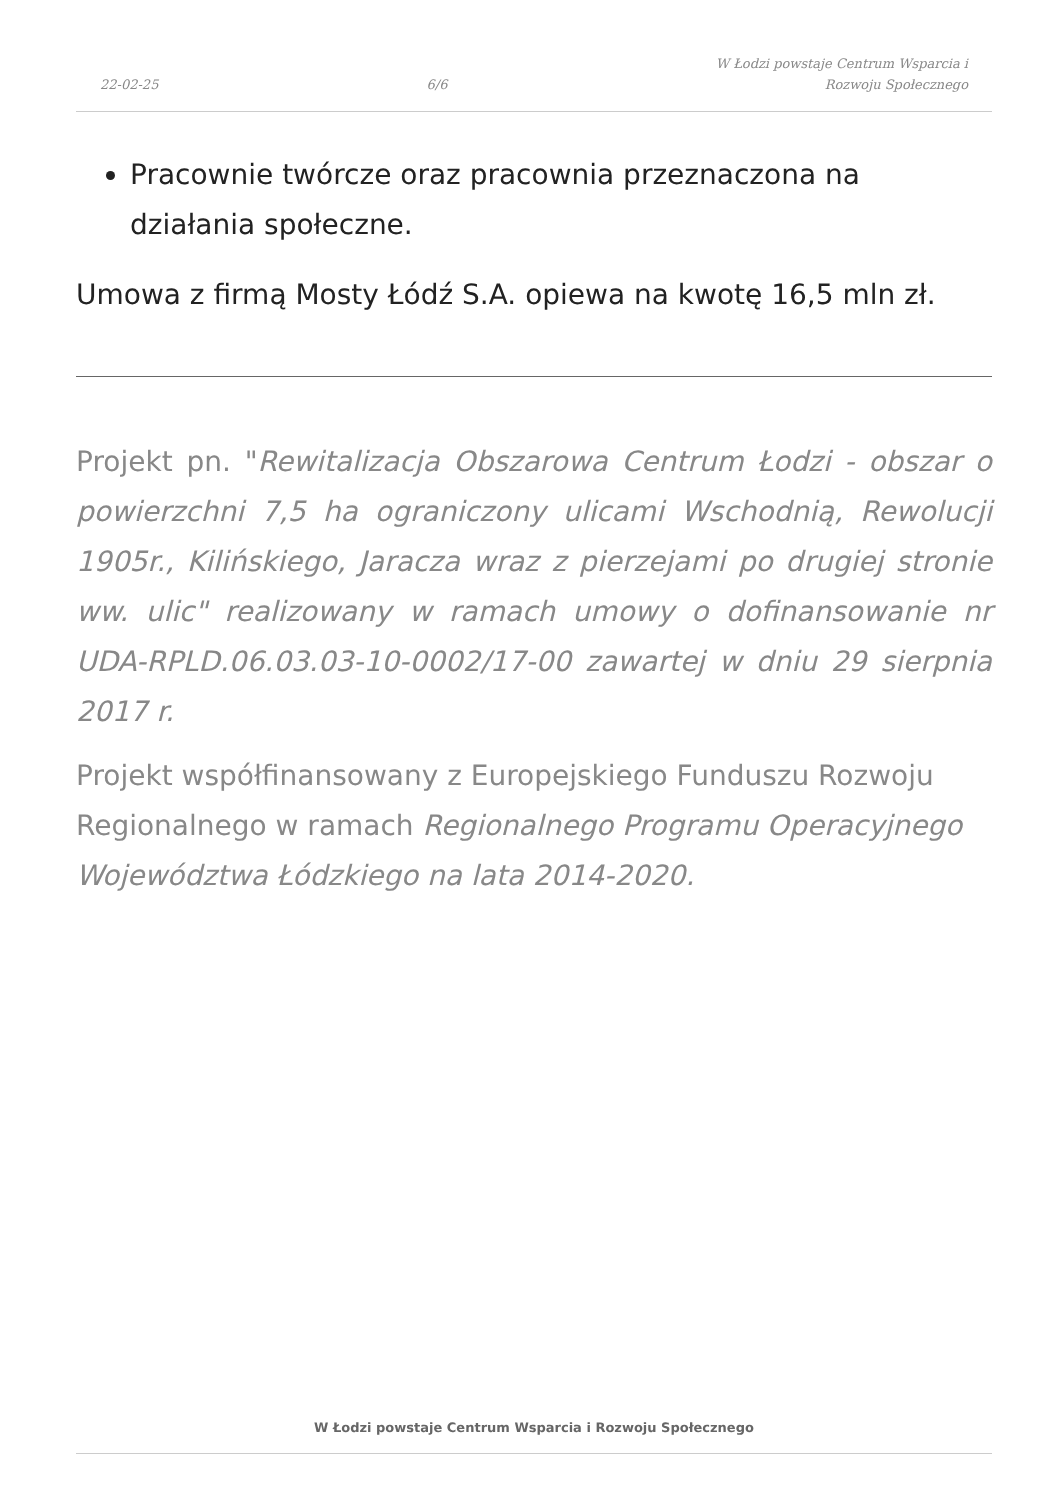22-02-25
6/6
W Łodzi powstaje Centrum Wsparcia i
Rozwoju Społecznego
Pracownie twórcze oraz pracownia przeznaczona na działania społeczne.
Umowa z firmą Mosty Łódź S.A. opiewa na kwotę 16,5 mln zł.
Projekt pn. "Rewitalizacja Obszarowa Centrum Łodzi - obszar o powierzchni 7,5 ha ograniczony ulicami Wschodnią, Rewolucji 1905r., Kilińskiego, Jaracza wraz z pierzejami po drugiej stronie ww. ulic" realizowany w ramach umowy o dofinansowanie nr UDA-RPLD.06.03.03-10-0002/17-00 zawartej w dniu 29 sierpnia 2017 r.
Projekt współfinansowany z Europejskiego Funduszu Rozwoju Regionalnego w ramach Regionalnego Programu Operacyjnego Województwa Łódzkiego na lata 2014-2020.
W Łodzi powstaje Centrum Wsparcia i Rozwoju Społecznego